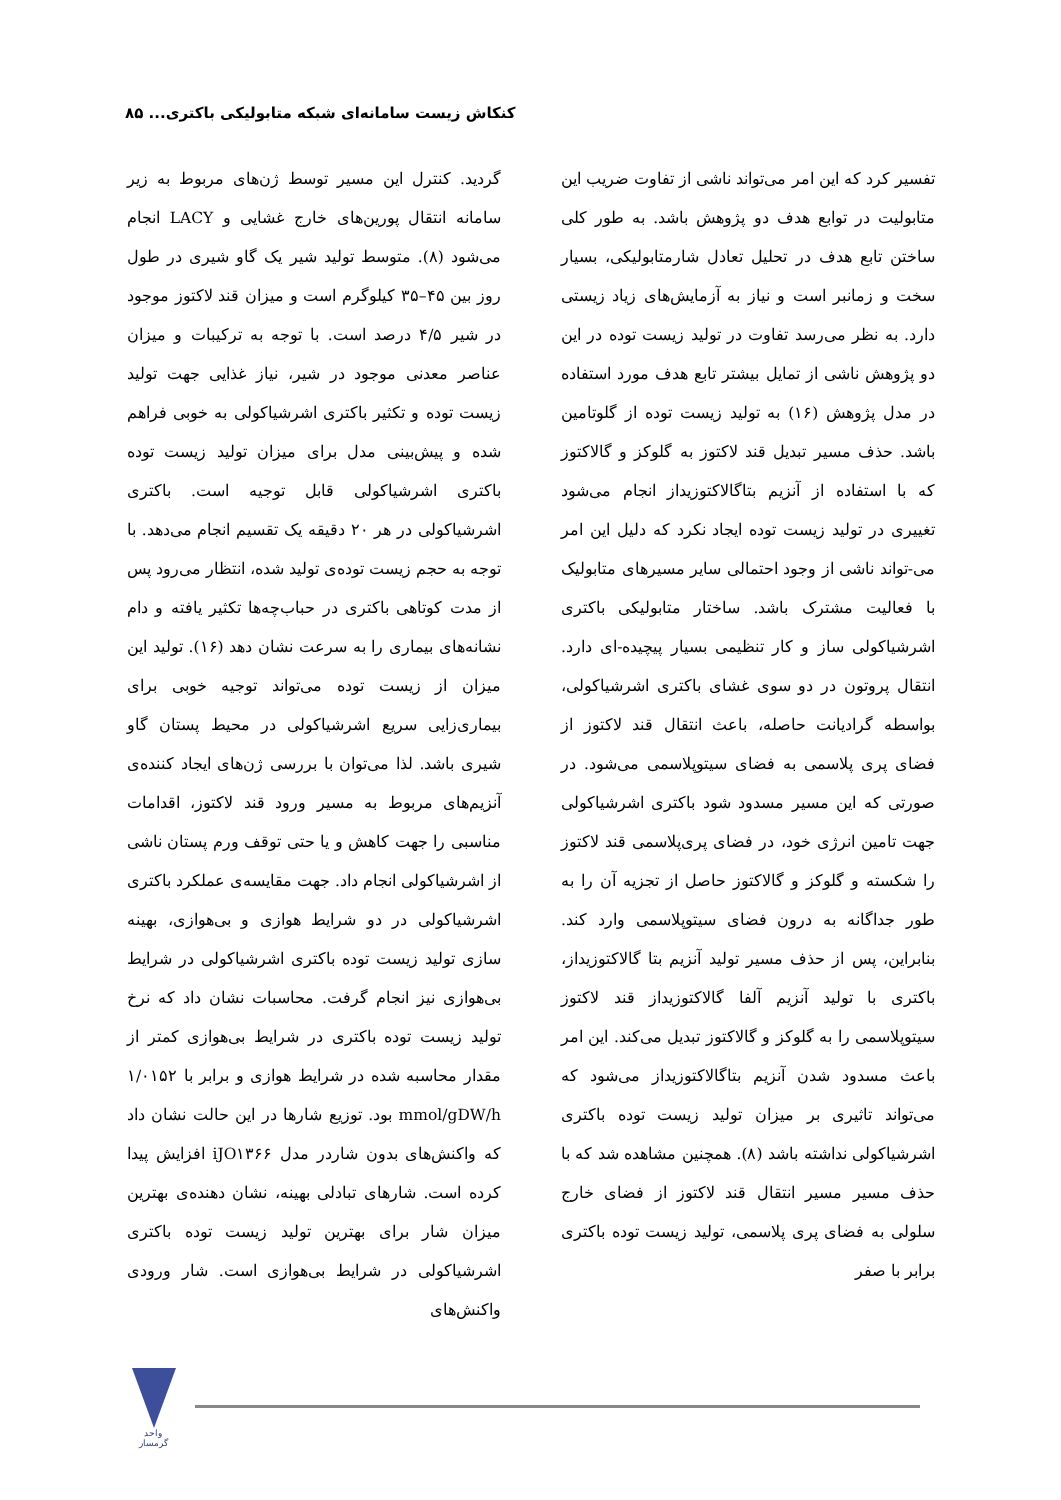کنکاش زیست سامانه‌ای شبکه متابولیکی باکتری... ۸۵
تفسیر کرد که این امر می‌تواند ناشی از تفاوت ضریب این متابولیت در توابع هدف دو پژوهش باشد. به طور کلی ساختن تابع هدف در تحلیل تعادل شارمتابولیکی، بسیار سخت و زمانبر است و نیاز به آزمایش‌های زیاد زیستی دارد. به نظر می‌رسد تفاوت در تولید زیست توده در این دو پژوهش ناشی از تمایل بیشتر تابع هدف مورد استفاده در مدل پژوهش (۱۶) به تولید زیست توده از گلوتامین باشد. حذف مسیر تبدیل قند لاکتوز به گلوکز و گالاکتوز که با استفاده از آنزیم بتاگالاکتوزیداز انجام می‌شود تغییری در تولید زیست توده ایجاد نکرد که دلیل این امر می-تواند ناشی از وجود احتمالی سایر مسیرهای متابولیک با فعالیت مشترک باشد. ساختار متابولیکی باکتری اشرشیاکولی ساز و کار تنظیمی بسیار پیچیده-ای دارد. انتقال پروتون در دو سوی غشای باکتری اشرشیاکولی، بواسطه گرادیانت حاصله، باعث انتقال قند لاکتوز از فضای پری پلاسمی به فضای سیتوپلاسمی می‌شود. در صورتی که این مسیر مسدود شود باکتری اشرشیاکولی جهت تامین انرژی خود، در فضای پری‌پلاسمی قند لاکتوز را شکسته و گلوکز و گالاکتوز حاصل از تجزیه آن را به طور جداگانه به درون فضای سیتوپلاسمی وارد کند. بنابراین، پس از حذف مسیر تولید آنزیم بتا گالاکتوزیداز، باکتری با تولید آنزیم آلفا گالاکتوزیداز قند لاکتوز سیتوپلاسمی را به گلوکز و گالاکتوز تبدیل می‌کند. این امر باعث مسدود شدن آنزیم بتاگالاکتوزیداز می‌شود که می‌تواند تاثیری بر میزان تولید زیست توده باکتری اشرشیاکولی نداشته باشد (۸). همچنین مشاهده شد که با حذف مسیر مسیر انتقال قند لاکتوز از فضای خارج سلولی به فضای پری پلاسمی، تولید زیست توده باکتری برابر با صفر
گردید. کنترل این مسیر توسط ژن‌های مربوط به زیر سامانه انتقال پورین‌های خارج غشایی و LACY انجام می‌شود (۸). متوسط تولید شیر یک گاو شیری در طول روز بین ۴۵–۳۵ کیلوگرم است و میزان قند لاکتوز موجود در شیر ۴/۵ درصد است. با توجه به ترکیبات و میزان عناصر معدنی موجود در شیر، نیاز غذایی جهت تولید زیست توده و تکثیر باکتری اشرشیاکولی به خوبی فراهم شده و پیش‌بینی مدل برای میزان تولید زیست توده باکتری اشرشیاکولی قابل توجیه است. باکتری اشرشیاکولی در هر ۲۰ دقیقه یک تقسیم انجام می‌دهد. با توجه به حجم زیست توده‌ی تولید شده، انتظار می‌رود پس از مدت کوتاهی باکتری در حباب‌چه‌ها تکثیر یافته و دام نشانه‌های بیماری را به سرعت نشان دهد (۱۶). تولید این میزان از زیست توده می‌تواند توجیه خوبی برای بیماری‌زایی سریع اشرشیاکولی در محیط پستان گاو شیری باشد. لذا می‌توان با بررسی ژن‌های ایجاد کننده‌ی آنزیم‌های مربوط به مسیر ورود قند لاکتوز، اقدامات مناسبی را جهت کاهش و یا حتی توقف ورم پستان ناشی از اشرشیاکولی انجام داد. جهت مقایسه‌ی عملکرد باکتری اشرشیاکولی در دو شرایط هوازی و بی‌هوازی، بهینه سازی تولید زیست توده باکتری اشرشیاکولی در شرایط بی‌هوازی نیز انجام گرفت. محاسبات نشان داد که نرخ تولید زیست توده باکتری در شرایط بی‌هوازی کمتر از مقدار محاسبه شده در شرایط هوازی و برابر با ۱/۰۱۵۲ mmol/gDW/h بود. توزیع شارها در این حالت نشان داد که واکنش‌های بدون شاردر مدل iJO۱۳۶۶ افزایش پیدا کرده است. شارهای تبادلی بهینه، نشان دهنده‌ی بهترین میزان شار برای بهترین تولید زیست توده باکتری اشرشیاکولی در شرایط بی‌هوازی است. شار ورودی واکنش‌های
واحد گرمسار